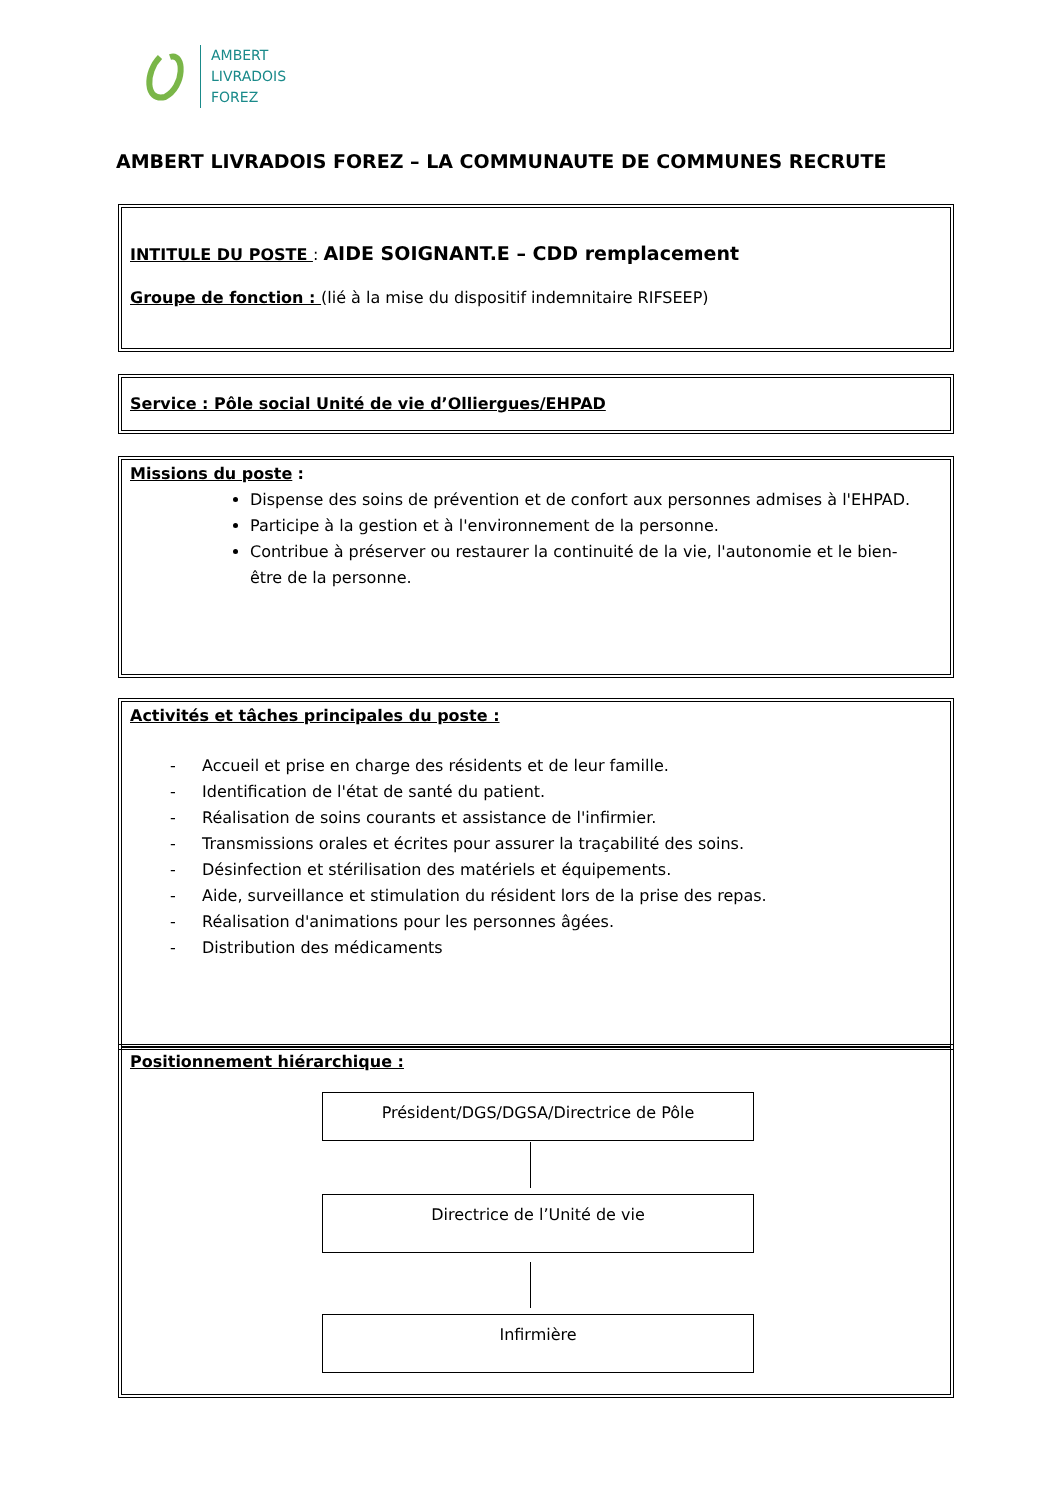AMBERT
LIVRADOIS
FOREZ
AMBERT LIVRADOIS FOREZ – LA COMMUNAUTE DE COMMUNES RECRUTE
INTITULE DU POSTE : AIDE SOIGNANT.E – CDD remplacement
Groupe de fonction : (lié à la mise du dispositif indemnitaire RIFSEEP)
Service : Pôle social Unité de vie d’Olliergues/EHPAD
Missions du poste :
Dispense des soins de prévention et de confort aux personnes admises à l'EHPAD.
Participe à la gestion et à l'environnement de la personne.
Contribue à préserver ou restaurer la continuité de la vie, l'autonomie et le bien- être de la personne.
Activités et tâches principales du poste :
- Accueil et prise en charge des résidents et de leur famille.
- Identification de l'état de santé du patient.
- Réalisation de soins courants et assistance de l'infirmier.
- Transmissions orales et écrites pour assurer la traçabilité des soins.
- Désinfection et stérilisation des matériels et équipements.
- Aide, surveillance et stimulation du résident lors de la prise des repas.
- Réalisation d'animations pour les personnes âgées.
- Distribution des médicaments
Positionnement hiérarchique :
Président/DGS/DGSA/Directrice de Pôle
Directrice de l’Unité de vie
Infirmière